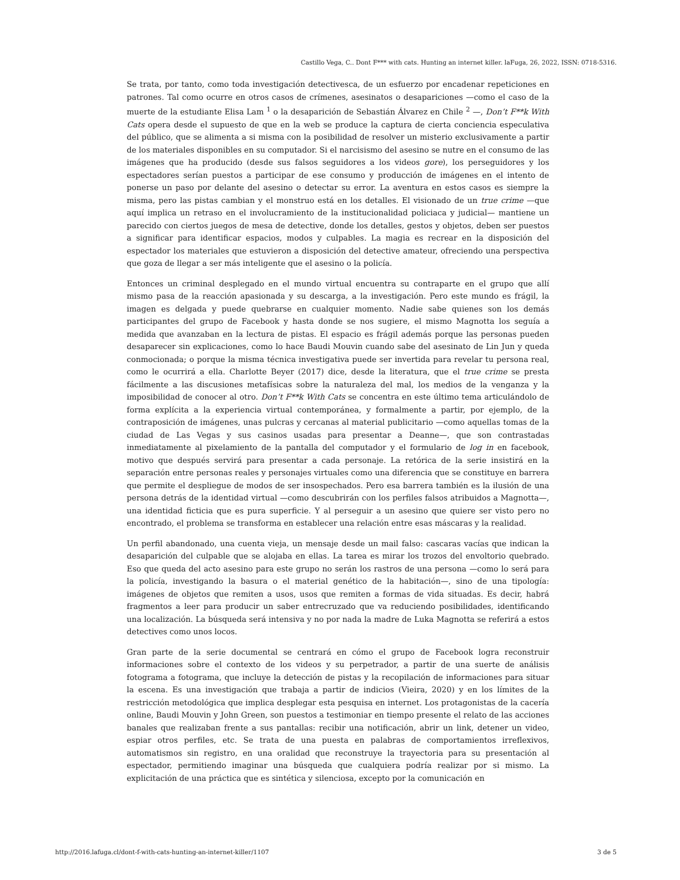Castillo Vega, C.. Dont F*** with cats. Hunting an internet killer. laFuga, 26, 2022, ISSN: 0718-5316.
Se trata, por tanto, como toda investigación detectivesca, de un esfuerzo por encadenar repeticiones en patrones. Tal como ocurre en otros casos de crímenes, asesinatos o desapariciones —como el caso de la muerte de la estudiante Elisa Lam <sup>1</sup> o la desaparición de Sebastián Álvarez en Chile <sup>2</sup> —, Don’t F**k With Cats opera desde el supuesto de que en la web se produce la captura de cierta conciencia especulativa del público, que se alimenta a si misma con la posibilidad de resolver un misterio exclusivamente a partir de los materiales disponibles en su computador. Si el narcisismo del asesino se nutre en el consumo de las imágenes que ha producido (desde sus falsos seguidores a los videos gore), los perseguidores y los espectadores serían puestos a participar de ese consumo y producción de imágenes en el intento de ponerse un paso por delante del asesino o detectar su error. La aventura en estos casos es siempre la misma, pero las pistas cambian y el monstruo está en los detalles. El visionado de un true crime —que aquí implica un retraso en el involucramiento de la institucionalidad policiaca y judicial— mantiene un parecido con ciertos juegos de mesa de detective, donde los detalles, gestos y objetos, deben ser puestos a significar para identificar espacios, modos y culpables. La magia es recrear en la disposición del espectador los materiales que estuvieron a disposición del detective amateur, ofreciendo una perspectiva que goza de llegar a ser más inteligente que el asesino o la policía.
Entonces un criminal desplegado en el mundo virtual encuentra su contraparte en el grupo que allí mismo pasa de la reacción apasionada y su descarga, a la investigación. Pero este mundo es frágil, la imagen es delgada y puede quebrarse en cualquier momento. Nadie sabe quienes son los demás participantes del grupo de Facebook y hasta donde se nos sugiere, el mismo Magnotta los seguía a medida que avanzaban en la lectura de pistas. El espacio es frágil además porque las personas pueden desaparecer sin explicaciones, como lo hace Baudi Mouvin cuando sabe del asesinato de Lin Jun y queda conmocionada; o porque la misma técnica investigativa puede ser invertida para revelar tu persona real, como le ocurrirá a ella. Charlotte Beyer (2017) dice, desde la literatura, que el true crime se presta fácilmente a las discusiones metafísicas sobre la naturaleza del mal, los medios de la venganza y la imposibilidad de conocer al otro. Don’t F**k With Cats se concentra en este último tema articulándolo de forma explícita a la experiencia virtual contemporánea, y formalmente a partir, por ejemplo, de la contraposición de imágenes, unas pulcras y cercanas al material publicitario —como aquellas tomas de la ciudad de Las Vegas y sus casinos usadas para presentar a Deanne—, que son contrastadas inmediatamente al pixelamiento de la pantalla del computador y el formulario de log in en facebook, motivo que después servirá para presentar a cada personaje. La retórica de la serie insistirá en la separación entre personas reales y personajes virtuales como una diferencia que se constituye en barrera que permite el despliegue de modos de ser insospechados. Pero esa barrera también es la ilusión de una persona detrás de la identidad virtual —como descubrirán con los perfiles falsos atribuidos a Magnotta—, una identidad ficticia que es pura superficie. Y al perseguir a un asesino que quiere ser visto pero no encontrado, el problema se transforma en establecer una relación entre esas máscaras y la realidad.
Un perfil abandonado, una cuenta vieja, un mensaje desde un mail falso: cascaras vacías que indican la desaparición del culpable que se alojaba en ellas. La tarea es mirar los trozos del envoltorio quebrado. Eso que queda del acto asesino para este grupo no serán los rastros de una persona —como lo será para la policía, investigando la basura o el material genético de la habitación—, sino de una tipología: imágenes de objetos que remiten a usos, usos que remiten a formas de vida situadas. Es decir, habrá fragmentos a leer para producir un saber entrecruzado que va reduciendo posibilidades, identificando una localización. La búsqueda será intensiva y no por nada la madre de Luka Magnotta se referirá a estos detectives como unos locos.
Gran parte de la serie documental se centrará en cómo el grupo de Facebook logra reconstruir informaciones sobre el contexto de los videos y su perpetrador, a partir de una suerte de análisis fotograma a fotograma, que incluye la detección de pistas y la recopilación de informaciones para situar la escena. Es una investigación que trabaja a partir de indicios (Vieira, 2020) y en los límites de la restricción metodológica que implica desplegar esta pesquisa en internet. Los protagonistas de la cacería online, Baudi Mouvin y John Green, son puestos a testimoniar en tiempo presente el relato de las acciones banales que realizaban frente a sus pantallas: recibir una notificación, abrir un link, detener un video, espiar otros perfiles, etc. Se trata de una puesta en palabras de comportamientos irreflexivos, automatismos sin registro, en una oralidad que reconstruye la trayectoria para su presentación al espectador, permitiendo imaginar una búsqueda que cualquiera podría realizar por si mismo. La explicitación de una práctica que es sintética y silenciosa, excepto por la comunicación en
http://2016.lafuga.cl/dont-f-with-cats-hunting-an-internet-killer/1107 3 de 5